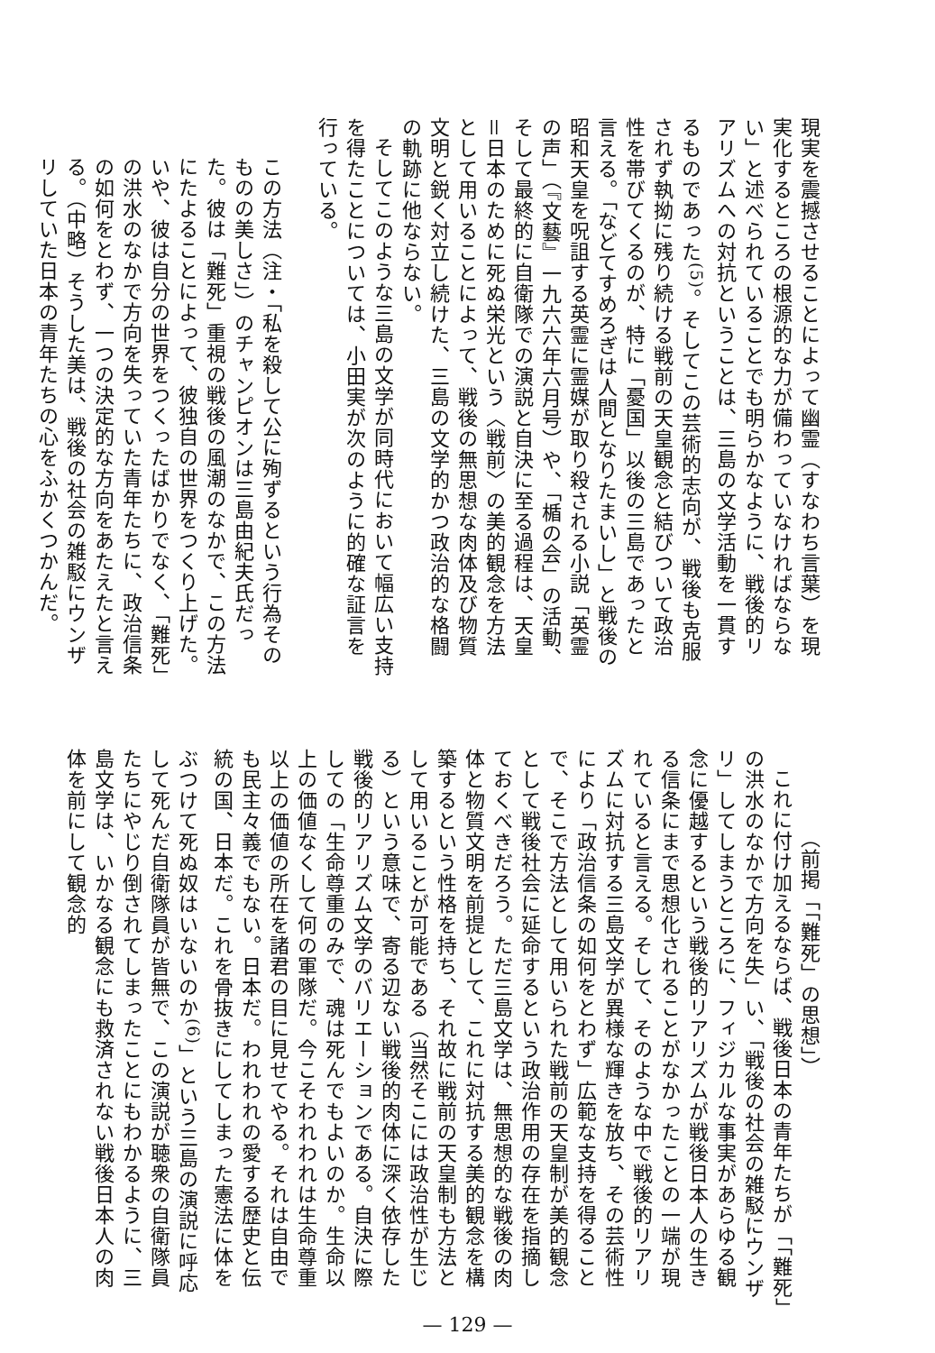現実を震撼させることによって幽霊（すなわち言葉）を現実化するところの根源的な力が備わっていなければならない」と述べられていることでも明らかなように、戦後的リアリズムへの対抗ということは、三島の文学活動を一貫するものであった<sup>(5)</sup>。そしてこの芸術的志向が、戦後も克服されず執拗に残り続ける戦前の天皇観念と結びついて政治性を帯びてくるのが、特に「憂国」以後の三島であったと言える。「などてすめろぎは人間となりたまいし」と戦後の昭和天皇を呪詛する英霊に霊媒が取り殺される小説「英霊の声」（『文藝』一九六六年六月号）や、「楯の会」の活動、そして最終的に自衛隊での演説と自決に至る過程は、天皇＝日本のために死ぬ栄光という〈戦前〉の美的観念を方法として用いることによって、戦後の無思想な肉体及び物質文明と鋭く対立し続けた、三島の文学的かつ政治的な格闘の軌跡に他ならない。
そしてこのような三島の文学が同時代において幅広い支持を得たことについては、小田実が次のように的確な証言を行っている。
この方法（注・「私を殺して公に殉ずるという行為そのものの美しさ」）のチャンピオンは三島由紀夫氏だった。彼は「難死」重視の戦後の風潮のなかで、この方法にたよることによって、彼独自の世界をつくり上げた。いや、彼は自分の世界をつくったばかりでなく、「難死」の洪水のなかで方向を失っていた青年たちに、政治信条の如何をとわず、一つの決定的な方向をあたえたと言える。（中略）そうした美は、戦後の社会の雑駁にウンザリしていた日本の青年たちの心をふかくつかんだ。
（前掲「「難死」の思想」）
これに付け加えるならば、戦後日本の青年たちが「「難死」の洪水のなかで方向を失」い、「戦後の社会の雑駁にウンザリ」してしまうところに、フィジカルな事実があらゆる観念に優越するという戦後的リアリズムが戦後日本人の生きる信条にまで思想化されることがなかったことの一端が現れていると言える。そして、そのような中で戦後的リアリズムに対抗する三島文学が異様な輝きを放ち、その芸術性により「政治信条の如何をとわず」広範な支持を得ることで、そこで方法として用いられた戦前の天皇制が美的観念として戦後社会に延命するという政治作用の存在を指摘しておくべきだろう。ただ三島文学は、無思想的な戦後の肉体と物質文明を前提として、これに対抗する美的観念を構築するという性格を持ち、それ故に戦前の天皇制も方法として用いることが可能である（当然そこには政治性が生じる）という意味で、寄る辺ない戦後的肉体に深く依存した戦後的リアリズム文学のバリエーションである。自決に際しての「生命尊重のみで、魂は死んでもよいのか。生命以上の価値なくして何の軍隊だ。今こそわれわれは生命尊重以上の価値の所在を諸君の目に見せてやる。それは自由でも民主々義でもない。日本だ。われわれの愛する歴史と伝統の国、日本だ。これを骨抜きにしてしまった憲法に体をぶつけて死ぬ奴はいないのか<sup>(6)</sup>」という三島の演説に呼応して死んだ自衛隊員が皆無で、この演説が聴衆の自衛隊員たちにやじり倒されてしまったことにもわかるように、三島文学は、いかなる観念にも救済されない戦後日本人の肉体を前にして観念的
— 129 —